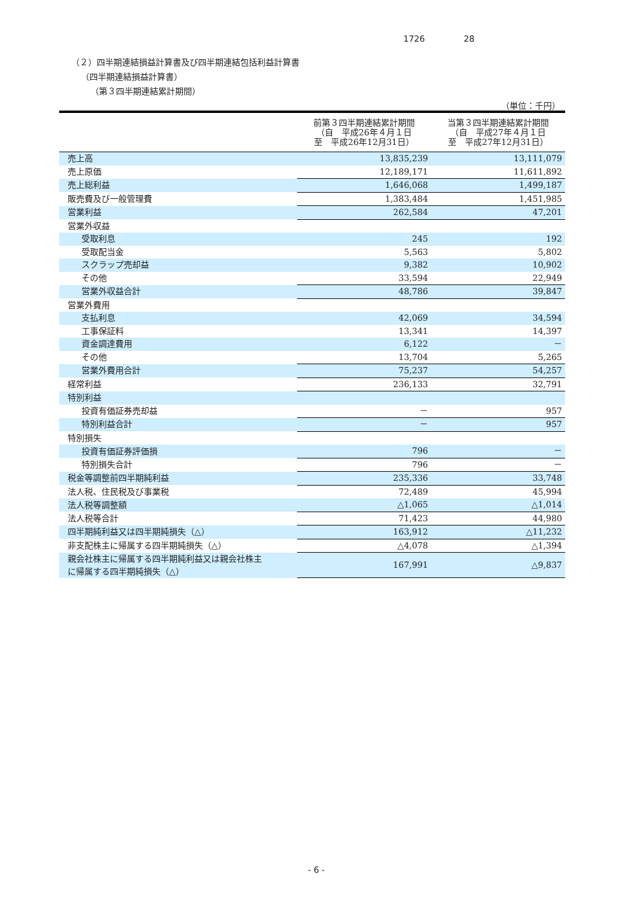1726 28
（２）四半期連結損益計算書及び四半期連結包括利益計算書
（四半期連結損益計算書）
（第３四半期連結累計期間）
（単位：千円）
| | 前第３四半期連結累計期間 （自 平成26年４月１日 至 平成26年12月31日） | 当第３四半期連結累計期間 （自 平成27年４月１日 至 平成27年12月31日） |
| --- | --- | --- |
| 売上高 | 13,835,239 | 13,111,079 |
| 売上原価 | 12,189,171 | 11,611,892 |
| 売上総利益 | 1,646,068 | 1,499,187 |
| 販売費及び一般管理費 | 1,383,484 | 1,451,985 |
| 営業利益 | 262,584 | 47,201 |
| 営業外収益 | | |
| 受取利息 | 245 | 192 |
| 受取配当金 | 5,563 | 5,802 |
| スクラップ売却益 | 9,382 | 10,902 |
| その他 | 33,594 | 22,949 |
| 営業外収益合計 | 48,786 | 39,847 |
| 営業外費用 | | |
| 支払利息 | 42,069 | 34,594 |
| 工事保証料 | 13,341 | 14,397 |
| 資金調達費用 | 6,122 | － |
| その他 | 13,704 | 5,265 |
| 営業外費用合計 | 75,237 | 54,257 |
| 経常利益 | 236,133 | 32,791 |
| 特別利益 | | |
| 投資有価証券売却益 | － | 957 |
| 特別利益合計 | － | 957 |
| 特別損失 | | |
| 投資有価証券評価損 | 796 | － |
| 特別損失合計 | 796 | － |
| 税金等調整前四半期純利益 | 235,336 | 33,748 |
| 法人税、住民税及び事業税 | 72,489 | 45,994 |
| 法人税等調整額 | △1,065 | △1,014 |
| 法人税等合計 | 71,423 | 44,980 |
| 四半期純利益又は四半期純損失（△） | 163,912 | △11,232 |
| 非支配株主に帰属する四半期純損失（△） | △4,078 | △1,394 |
| 親会社株主に帰属する四半期純利益又は親会社株主 に帰属する四半期純損失（△） | 167,991 | △9,837 |
- 6 -